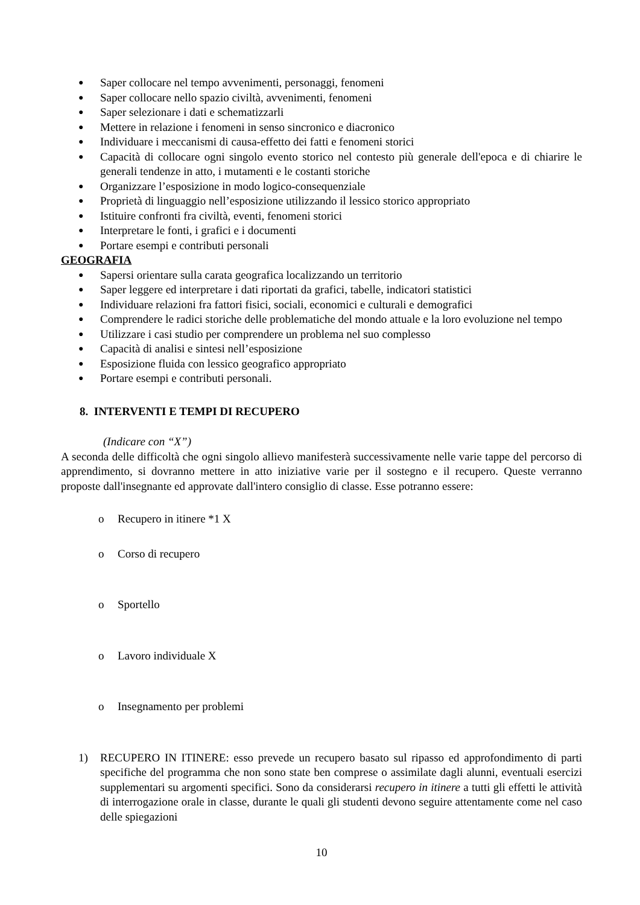● Saper collocare nel tempo avvenimenti, personaggi, fenomeni
● Saper collocare nello spazio civiltà, avvenimenti, fenomeni
● Saper selezionare i dati e schematizzarli
● Mettere in relazione i fenomeni in senso sincronico e diacronico
● Individuare i meccanismi di causa-effetto dei fatti e fenomeni storici
● Capacità di collocare ogni singolo evento storico nel contesto più generale dell'epoca e di chiarire le generali tendenze in atto, i mutamenti e le costanti storiche
● Organizzare l’esposizione in modo logico-consequenziale
● Proprietà di linguaggio nell’esposizione utilizzando il lessico storico appropriato
● Istituire confronti fra civiltà, eventi, fenomeni storici
● Interpretare le fonti, i grafici e i documenti
● Portare esempi e contributi personali
GEOGRAFIA
● Sapersi orientare sulla carata geografica localizzando un territorio
● Saper leggere ed interpretare i dati riportati da grafici, tabelle, indicatori statistici
● Individuare relazioni fra fattori fisici, sociali, economici e culturali e demografici
● Comprendere le radici storiche delle problematiche del mondo attuale e la loro evoluzione nel tempo
● Utilizzare i casi studio per comprendere un problema nel suo complesso
● Capacità di analisi e sintesi nell’esposizione
● Esposizione fluida con lessico geografico appropriato
● Portare esempi e contributi personali.
8. INTERVENTI E TEMPI DI RECUPERO
(Indicare con “X”)
A seconda delle difficoltà che ogni singolo allievo manifesterà successivamente nelle varie tappe del percorso di apprendimento, si dovranno mettere in atto iniziative varie per il sostegno e il recupero. Queste verranno proposte dall'insegnante ed approvate dall'intero consiglio di classe. Esse potranno essere:
o Recupero in itinere *1 X
o Corso di recupero
o Sportello
o Lavoro individuale X
o Insegnamento per problemi
1) RECUPERO IN ITINERE: esso prevede un recupero basato sul ripasso ed approfondimento di parti specifiche del programma che non sono state ben comprese o assimilate dagli alunni, eventuali esercizi supplementari su argomenti specifici. Sono da considerarsi recupero in itinere a tutti gli effetti le attività di interrogazione orale in classe, durante le quali gli studenti devono seguire attentamente come nel caso delle spiegazioni
10